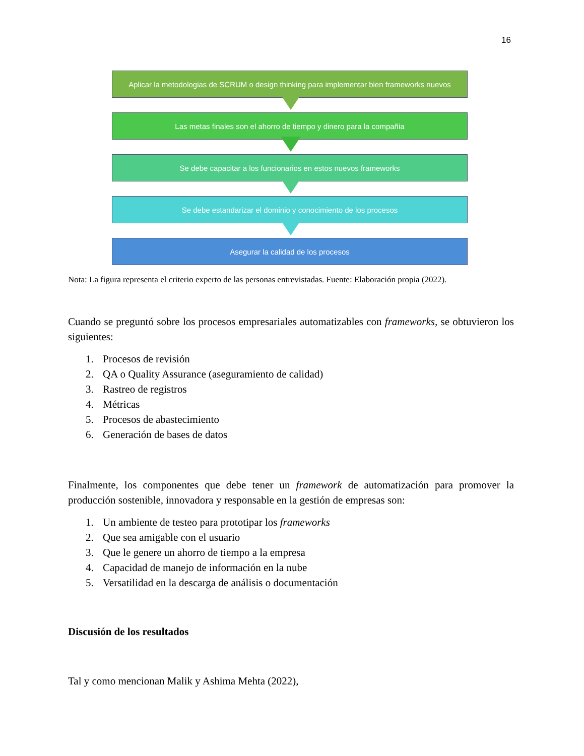16
Aplicar la metodologias de SCRUM o design thinking para implementar bien frameworks nuevos
Las metas finales son el ahorro de tiempo y dinero para la compañia
Se debe capacitar a los funcionarios en estos nuevos frameworks
Se debe estandarizar el dominio y conocimiento de los procesos
Asegurar la calidad de los procesos
Nota: La figura representa el criterio experto de las personas entrevistadas. Fuente: Elaboración propia (2022).
Cuando se preguntó sobre los procesos empresariales automatizables con frameworks, se obtuvieron los siguientes:
1. Procesos de revisión
2. QA o Quality Assurance (aseguramiento de calidad)
3. Rastreo de registros
4. Métricas
5. Procesos de abastecimiento
6. Generación de bases de datos
Finalmente, los componentes que debe tener un framework de automatización para promover la producción sostenible, innovadora y responsable en la gestión de empresas son:
1. Un ambiente de testeo para prototipar los frameworks
2. Que sea amigable con el usuario
3. Que le genere un ahorro de tiempo a la empresa
4. Capacidad de manejo de información en la nube
5. Versatilidad en la descarga de análisis o documentación
Discusión de los resultados
Tal y como mencionan Malik y Ashima Mehta (2022),